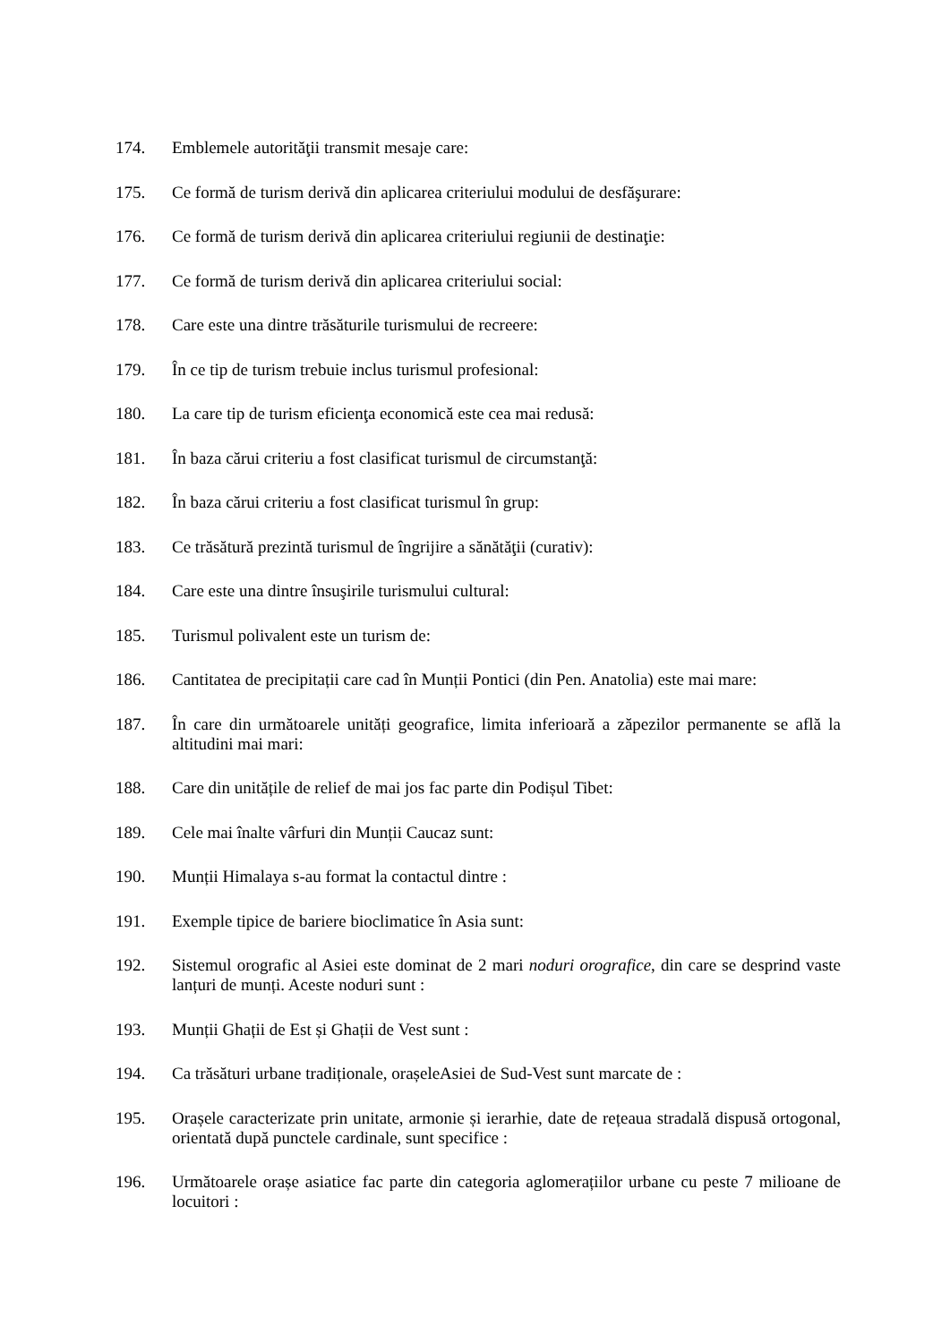174. Emblemele autorităţii transmit mesaje care:
175. Ce formă de turism derivă din aplicarea criteriului modului de desfăşurare:
176. Ce formă de turism derivă din aplicarea criteriului regiunii de destinaţie:
177. Ce formă de turism derivă din aplicarea criteriului social:
178. Care este una dintre trăsăturile turismului de recreere:
179. În ce tip de turism trebuie inclus turismul profesional:
180. La care tip de turism eficienţa economică este cea mai redusă:
181. În baza cărui criteriu a fost clasificat turismul de circumstanţă:
182. În baza cărui criteriu a fost clasificat turismul în grup:
183. Ce trăsătură prezintă turismul de îngrijire a sănătăţii (curativ):
184. Care este una dintre însuşirile turismului cultural:
185. Turismul polivalent este un turism de:
186. Cantitatea de precipitații care cad în Munții Pontici (din Pen. Anatolia) este mai mare:
187. În care din următoarele unități geografice, limita inferioară a zăpezilor permanente se află la altitudini mai mari:
188. Care din unitățile de relief de mai jos fac parte din Podișul Tibet:
189. Cele mai înalte vârfuri din Munții Caucaz sunt:
190. Munții Himalaya s-au format la contactul dintre :
191. Exemple tipice de bariere bioclimatice în Asia sunt:
192. Sistemul orografic al Asiei este dominat de 2 mari noduri orografice, din care se desprind vaste lanțuri de munți. Aceste noduri sunt :
193. Munții Ghații de Est și Ghații de Vest sunt :
194. Ca trăsături urbane tradiționale, orașeleAsiei de Sud-Vest sunt marcate de :
195. Orașele caracterizate prin unitate, armonie și ierarhie, date de rețeaua stradală dispusă ortogonal, orientată după punctele cardinale, sunt specifice :
196. Următoarele orașe asiatice fac parte din categoria aglomerațiilor urbane cu peste 7 milioane de locuitori :